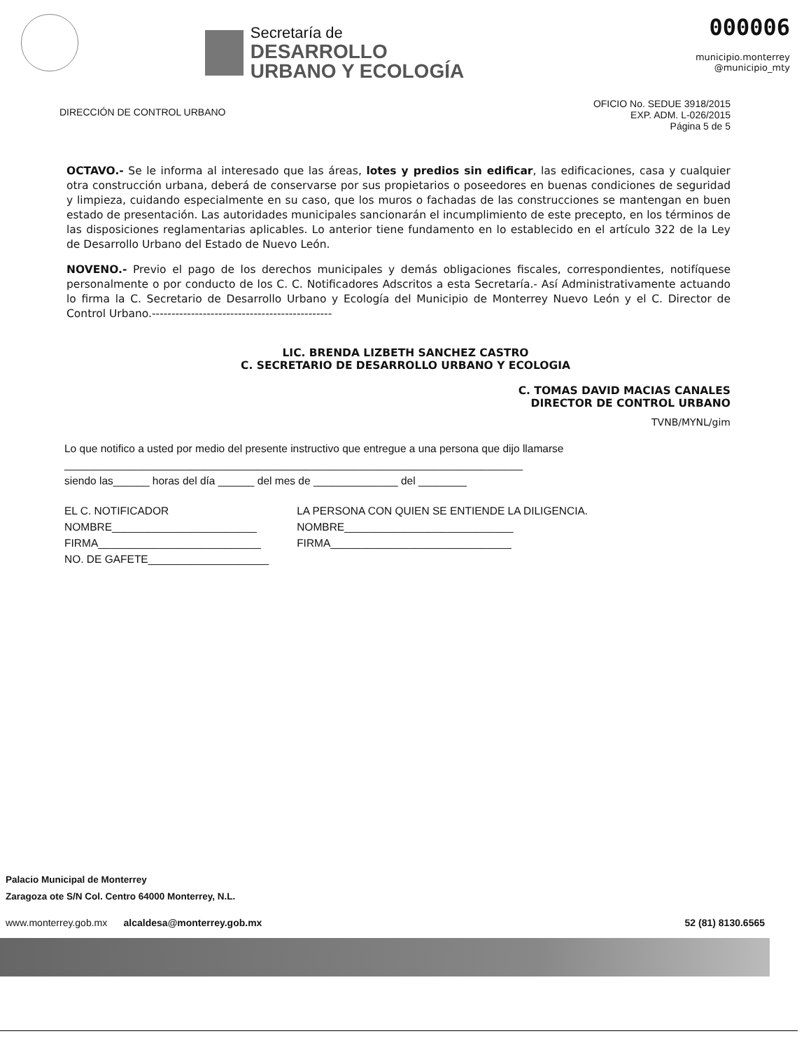Secretaría de
DESARROLLO
URBANO Y ECOLOGÍA
000006
municipio.monterrey
@municipio_mty
DIRECCIÓN DE CONTROL URBANO
OFICIO No. SEDUE 3918/2015
EXP. ADM. L-026/2015
Página 5 de 5
OCTAVO.- Se le informa al interesado que las áreas, lotes y predios sin edificar, las edificaciones, casa y cualquier otra construcción urbana, deberá de conservarse por sus propietarios o poseedores en buenas condiciones de seguridad y limpieza, cuidando especialmente en su caso, que los muros o fachadas de las construcciones se mantengan en buen estado de presentación. Las autoridades municipales sancionarán el incumplimiento de este precepto, en los términos de las disposiciones reglamentarias aplicables. Lo anterior tiene fundamento en lo establecido en el artículo 322 de la Ley de Desarrollo Urbano del Estado de Nuevo León.
NOVENO.- Previo el pago de los derechos municipales y demás obligaciones fiscales, correspondientes, notifíquese personalmente o por conducto de los C. C. Notificadores Adscritos a esta Secretaría.- Así Administrativamente actuando lo firma la C. Secretario de Desarrollo Urbano y Ecología del Municipio de Monterrey Nuevo León y el C. Director de Control Urbano.----------------------------------------------
LIC. BRENDA LIZBETH SANCHEZ CASTRO
C. SECRETARIO DE DESARROLLO URBANO Y ECOLOGIA
C. TOMAS DAVID MACIAS CANALES
DIRECTOR DE CONTROL URBANO
TVNB/MYNL/gim
Lo que notifico a usted por medio del presente instructivo que entregue a una persona que dijo llamarse ____________________________________________________________________________
siendo las______ horas del día ______ del mes de ______________ del ________
EL C. NOTIFICADOR
NOMBRE________________________
FIRMA___________________________
NO. DE GAFETE____________________
LA PERSONA CON QUIEN SE ENTIENDE LA DILIGENCIA.
NOMBRE____________________________
FIRMA______________________________
Palacio Municipal de Monterrey
Zaragoza ote S/N Col. Centro 64000 Monterrey, N.L.
www.monterrey.gob.mx alcaldesa@monterrey.gob.mx 52 (81) 8130.6565